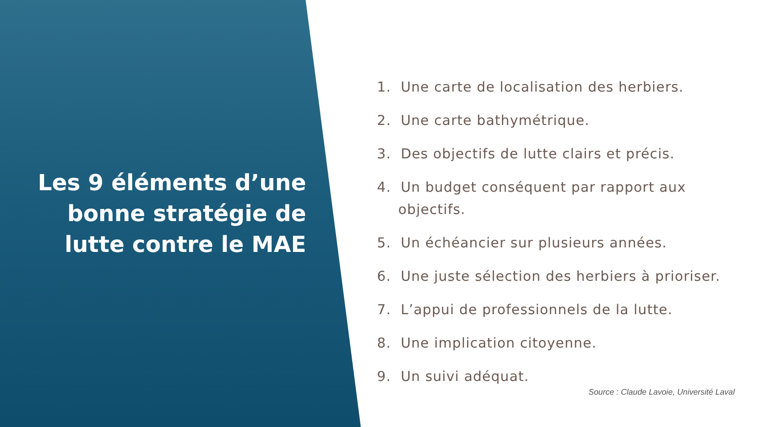Les 9 éléments d’une bonne stratégie de lutte contre le MAE
1. Une carte de localisation des herbiers.
2. Une carte bathymétrique.
3. Des objectifs de lutte clairs et précis.
4. Un budget conséquent par rapport aux objectifs.
5. Un échéancier sur plusieurs années.
6. Une juste sélection des herbiers à prioriser.
7. L’appui de professionnels de la lutte.
8. Une implication citoyenne.
9. Un suivi adéquat.
Source : Claude Lavoie, Université Laval